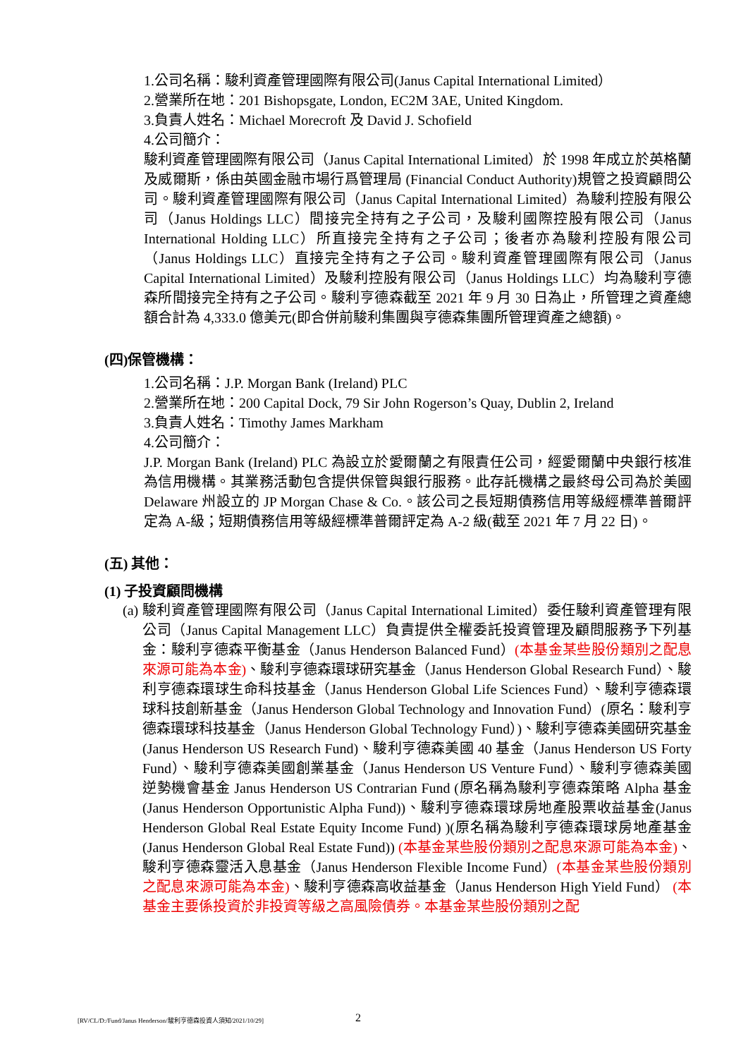1.公司名稱：駿利資產管理國際有限公司(Janus Capital International Limited）
2.營業所在地：201 Bishopsgate, London, EC2M 3AE, United Kingdom.
3.負責人姓名：Michael Morecroft 及 David J. Schofield
4.公司簡介：
駿利資產管理國際有限公司（Janus Capital International Limited）於 1998 年成立於英格蘭及威爾斯，係由英國金融市場行爲管理局 (Financial Conduct Authority)規管之投資顧問公司。駿利資產管理國際有限公司（Janus Capital International Limited）為駿利控股有限公司（Janus Holdings LLC）間接完全持有之子公司，及駿利國際控股有限公司（Janus International Holding LLC）所直接完全持有之子公司；後者亦為駿利控股有限公司（Janus Holdings LLC）直接完全持有之子公司。駿利資產管理國際有限公司（Janus Capital International Limited）及駿利控股有限公司（Janus Holdings LLC）均為駿利亨德森所間接完全持有之子公司。駿利亨德森截至 2021 年 9 月 30 日為止，所管理之資產總額合計為 4,333.0 億美元(即合併前駿利集團與亨德森集團所管理資產之總額)。
(四)保管機構：
1.公司名稱：J.P. Morgan Bank (Ireland) PLC
2.營業所在地：200 Capital Dock, 79 Sir John Rogerson’s Quay, Dublin 2, Ireland
3.負責人姓名：Timothy James Markham
4.公司簡介：
J.P. Morgan Bank (Ireland) PLC 為設立於愛爾蘭之有限責任公司，經愛爾蘭中央銀行核准為信用機構。其業務活動包含提供保管與銀行服務。此存託機構之最終母公司為於美國 Delaware 州設立的 JP Morgan Chase & Co.。該公司之長短期債務信用等級經標準普爾評定為 A-級；短期債務信用等級經標準普爾評定為 A-2 級(截至 2021 年 7 月 22 日)。
(五) 其他：
(1) 子投資顧問機構
(a) 駿利資產管理國際有限公司（Janus Capital International Limited）委任駿利資產管理有限公司（Janus Capital Management LLC）負責提供全權委託投資管理及顧問服務予下列基金：駿利亨德森平衡基金（Janus Henderson Balanced Fund）(本基金某些股份類別之配息來源可能為本金)、駿利亨德森環球研究基金（Janus Henderson Global Research Fund）、駿利亨德森環球生命科技基金（Janus Henderson Global Life Sciences Fund）、駿利亨德森環球科技創新基金（Janus Henderson Global Technology and Innovation Fund）(原名：駿利亨德森環球科技基金（Janus Henderson Global Technology Fund）)、駿利亨德森美國研究基金(Janus Henderson US Research Fund)、駿利亨德森美國 40 基金（Janus Henderson US Forty Fund）、駿利亨德森美國創業基金（Janus Henderson US Venture Fund）、駿利亨德森美國逆勢機會基金 Janus Henderson US Contrarian Fund (原名稱為駿利亨德森策略 Alpha 基金(Janus Henderson Opportunistic Alpha Fund))、駿利亨德森環球房地產股票收益基金(Janus Henderson Global Real Estate Equity Income Fund) )(原名稱為駿利亨德森環球房地產基金(Janus Henderson Global Real Estate Fund)) (本基金某些股份類別之配息來源可能為本金)、駿利亨德森靈活入息基金（Janus Henderson Flexible Income Fund）(本基金某些股份類別之配息來源可能為本金)、駿利亨德森高收益基金（Janus Henderson High Yield Fund） (本基金主要係投資於非投資等級之高風險債券。本基金某些股份類別之配
[RV/CL/D:/Fund/Janus Henderson/駿利亨德森投資人須知/2021/10/29] 2